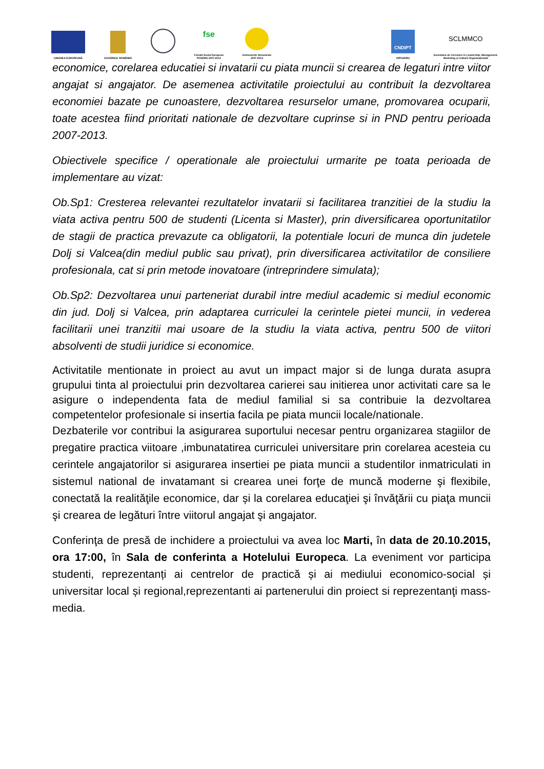UNIUNEA EUROPEANĂ
GUVERNUL ROMÂNIEI
fse
Fondul Social European
POSDRU 2007-2013
Instrumente Structurale
2007-2013
CNDIPT
OIPOSDRU
SCLMMCO
Societatea de Cercetare in Leadership, Management,
Marketing și Cultură Organizațională
economice, corelarea educatiei si invatarii cu piata muncii si crearea de legaturi intre viitor angajat si angajator. De asemenea activitatile proiectului au contribuit la dezvoltarea economiei bazate pe cunoastere, dezvoltarea resurselor umane, promovarea ocuparii, toate acestea fiind prioritati nationale de dezvoltare cuprinse si in PND pentru perioada 2007-2013.
Obiectivele specifice / operationale ale proiectului urmarite pe toata perioada de implementare au vizat:
Ob.Sp1: Cresterea relevantei rezultatelor invatarii si facilitarea tranzitiei de la studiu la viata activa pentru 500 de studenti (Licenta si Master), prin diversificarea oportunitatilor de stagii de practica prevazute ca obligatorii, la potentiale locuri de munca din judetele Dolj si Valcea(din mediul public sau privat), prin diversificarea activitatilor de consiliere profesionala, cat si prin metode inovatoare (intreprindere simulata);
Ob.Sp2: Dezvoltarea unui parteneriat durabil intre mediul academic si mediul economic din jud. Dolj si Valcea, prin adaptarea curriculei la cerintele pietei muncii, in vederea facilitarii unei tranzitii mai usoare de la studiu la viata activa, pentru 500 de viitori absolventi de studii juridice si economice.
Activitatile mentionate in proiect au avut un impact major si de lunga durata asupra grupului tinta al proiectului prin dezvoltarea carierei sau initierea unor activitati care sa le asigure o independenta fata de mediul familial si sa contribuie la dezvoltarea competentelor profesionale si insertia facila pe piata muncii locale/nationale.
Dezbaterile vor contribui la asigurarea suportului necesar pentru organizarea stagiilor de pregatire practica viitoare ,imbunatatirea curriculei universitare prin corelarea acesteia cu cerintele angajatorilor si asigurarea insertiei pe piata muncii a studentilor inmatriculati in sistemul national de invatamant si crearea unei forţe de muncă moderne şi flexibile, conectată la realităţile economice, dar și la corelarea educaţiei şi învăţării cu piaţa muncii şi crearea de legături între viitorul angajat şi angajator.
Conferinţa de presă de inchidere a proiectului va avea loc Marti, în data de 20.10.2015, ora 17:00, în Sala de conferinta a Hotelului Europeca. La eveniment vor participa studenti, reprezentanți ai centrelor de practică și ai mediului economico-social și universitar local și regional,reprezentanti ai partenerului din proiect si reprezentanţi mass-media.